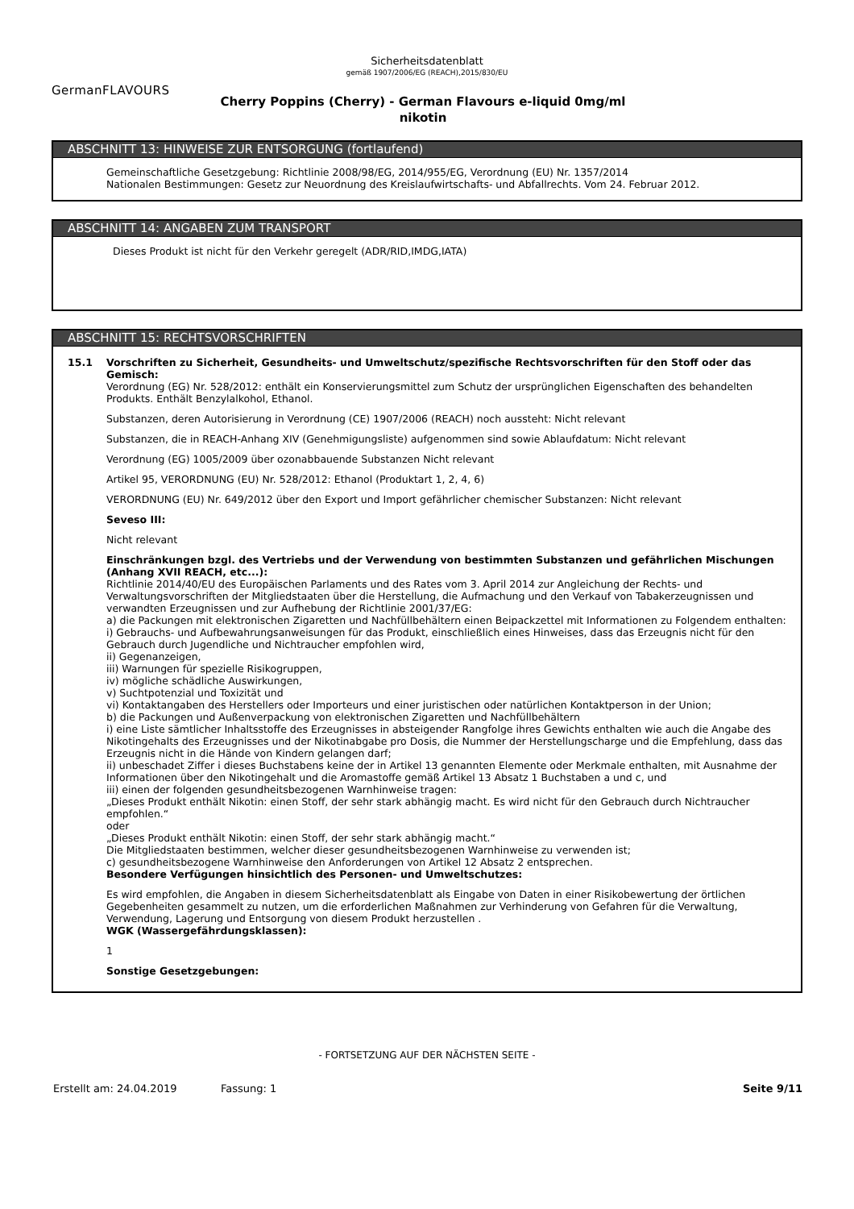Sicherheitsdatenblatt
gemäß 1907/2006/EG (REACH),2015/830/EU
GermanFLAVOURS
Cherry Poppins (Cherry) - German Flavours e-liquid 0mg/ml nikotin
ABSCHNITT 13: HINWEISE ZUR ENTSORGUNG (fortlaufend)
Gemeinschaftliche Gesetzgebung: Richtlinie 2008/98/EG, 2014/955/EG, Verordnung (EU) Nr. 1357/2014
Nationalen Bestimmungen: Gesetz zur Neuordnung des Kreislaufwirtschafts- und Abfallrechts. Vom 24. Februar 2012.
ABSCHNITT 14: ANGABEN ZUM TRANSPORT
Dieses Produkt ist nicht für den Verkehr geregelt (ADR/RID,IMDG,IATA)
ABSCHNITT 15: RECHTSVORSCHRIFTEN
15.1 Vorschriften zu Sicherheit, Gesundheits- und Umweltschutz/spezifische Rechtsvorschriften für den Stoff oder das Gemisch:
Verordnung (EG) Nr. 528/2012: enthält ein Konservierungsmittel zum Schutz der ursprünglichen Eigenschaften des behandelten Produkts. Enthält Benzylalkohol, Ethanol.
Substanzen, deren Autorisierung in Verordnung (CE) 1907/2006 (REACH) noch aussteht: Nicht relevant
Substanzen, die in REACH-Anhang XIV (Genehmigungsliste) aufgenommen sind sowie Ablaufdatum: Nicht relevant
Verordnung (EG) 1005/2009 über ozonabbauende Substanzen Nicht relevant
Artikel 95, VERORDNUNG (EU) Nr. 528/2012: Ethanol (Produktart 1, 2, 4, 6)
VERORDNUNG (EU) Nr. 649/2012 über den Export und Import gefährlicher chemischer Substanzen: Nicht relevant
Seveso III:
Nicht relevant
Einschränkungen bzgl. des Vertriebs und der Verwendung von bestimmten Substanzen und gefährlichen Mischungen (Anhang XVII REACH, etc...):
Richtlinie 2014/40/EU des Europäischen Parlaments und des Rates vom 3. April 2014 zur Angleichung der Rechts- und Verwaltungsvorschriften der Mitgliedstaaten über die Herstellung, die Aufmachung und den Verkauf von Tabakerzeugnissen und verwandten Erzeugnissen und zur Aufhebung der Richtlinie 2001/37/EG:
a) die Packungen mit elektronischen Zigaretten und Nachfüllbehältern einen Beipackzettel mit Informationen zu Folgendem enthalten:
i) Gebrauchs- und Aufbewahrungsanweisungen für das Produkt, einschließlich eines Hinweises, dass das Erzeugnis nicht für den Gebrauch durch Jugendliche und Nichtraucher empfohlen wird,
ii) Gegenanzeigen,
iii) Warnungen für spezielle Risikogruppen,
iv) mögliche schädliche Auswirkungen,
v) Suchtpotenzial und Toxizität und
vi) Kontaktangaben des Herstellers oder Importeurs und einer juristischen oder natürlichen Kontaktperson in der Union;
b) die Packungen und Außenverpackung von elektronischen Zigaretten und Nachfüllbehältern
i) eine Liste sämtlicher Inhaltsstoffe des Erzeugnisses in absteigender Rangfolge ihres Gewichts enthalten wie auch die Angabe des Nikotingehalts des Erzeugnisses und der Nikotinabgabe pro Dosis, die Nummer der Herstellungscharge und die Empfehlung, dass das Erzeugnis nicht in die Hände von Kindern gelangen darf;
ii) unbeschadet Ziffer i dieses Buchstabens keine der in Artikel 13 genannten Elemente oder Merkmale enthalten, mit Ausnahme der Informationen über den Nikotingehalt und die Aromastoffe gemäß Artikel 13 Absatz 1 Buchstaben a und c, und
iii) einen der folgenden gesundheitsbezogenen Warnhinweise tragen:
„Dieses Produkt enthält Nikotin: einen Stoff, der sehr stark abhängig macht. Es wird nicht für den Gebrauch durch Nichtraucher empfohlen.“
oder
„Dieses Produkt enthält Nikotin: einen Stoff, der sehr stark abhängig macht.“
Die Mitgliedstaaten bestimmen, welcher dieser gesundheitsbezogenen Warnhinweise zu verwenden ist;
c) gesundheitsbezogene Warnhinweise den Anforderungen von Artikel 12 Absatz 2 entsprechen.
Besondere Verfügungen hinsichtlich des Personen- und Umweltschutzes:
Es wird empfohlen, die Angaben in diesem Sicherheitsdatenblatt als Eingabe von Daten in einer Risikobewertung der örtlichen Gegebenheiten gesammelt zu nutzen, um die erforderlichen Maßnahmen zur Verhinderung von Gefahren für die Verwaltung, Verwendung, Lagerung und Entsorgung von diesem Produkt herzustellen .
WGK (Wassergefährdungsklassen):
1
Sonstige Gesetzgebungen:
- FORTSETZUNG AUF DER NÄCHSTEN SEITE -
Erstellt am: 24.04.2019 Fassung: 1 Seite 9/11